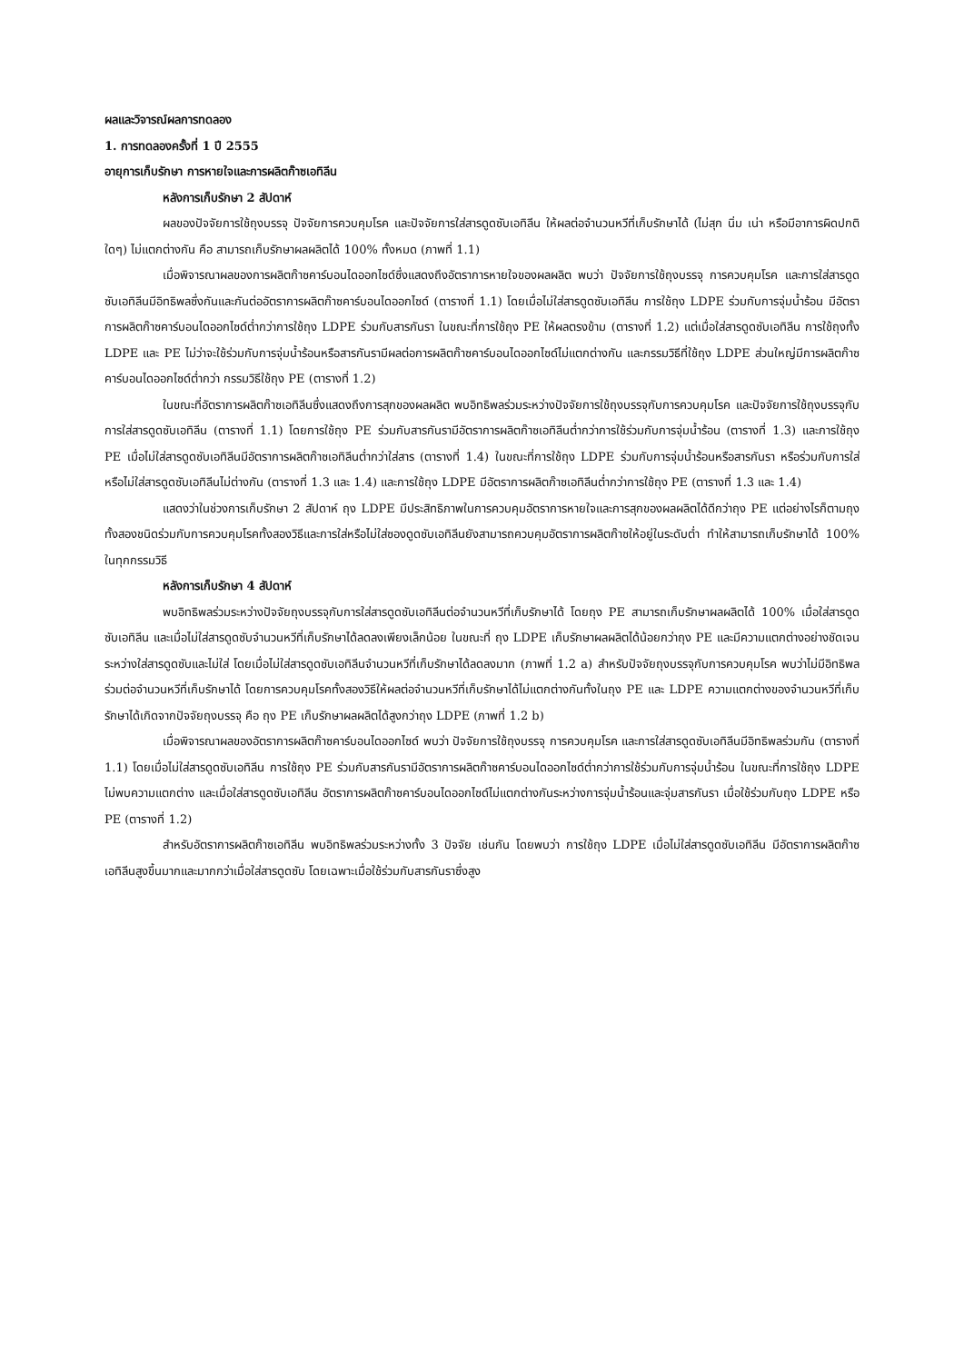ผลและวิจารณ์ผลการทดลอง
1. การทดลองครั้งที่ 1 ปี 2555
อายุการเก็บรักษา การหายใจและการผลิตก๊าซเอทิลีน
หลังการเก็บรักษา 2 สัปดาห์
ผลของปัจจัยการใช้ถุงบรรจุ ปัจจัยการควบคุมโรค และปัจจัยการใส่สารดูดซับเอทิลีน ให้ผลต่อจำนวนหวีที่เก็บรักษาได้ (ไม่สุก นิ่ม เน่า หรือมีอาการผิดปกติใดๆ) ไม่แตกต่างกัน คือ สามารถเก็บรักษาผลผลิตได้ 100% ทั้งหมด (ภาพที่ 1.1)
เมื่อพิจารณาผลของการผลิตก๊าซคาร์บอนไดออกไซด์ซึ่งแสดงถึงอัตราการหายใจของผลผลิต พบว่า ปัจจัยการใช้ถุงบรรจุ การควบคุมโรค และการใส่สารดูดซับเอทิลีนมีอิทธิพลซึ่งกันและกันต่ออัตราการผลิตก๊าซคาร์บอนไดออกไซด์ (ตารางที่ 1.1) โดยเมื่อไม่ใส่สารดูดซับเอทิลีน การใช้ถุง LDPE ร่วมกับการจุ่มน้ำร้อน มีอัตราการผลิตก๊าซคาร์บอนไดออกไซด์ต่ำกว่าการใช้ถุง LDPE ร่วมกับสารกันรา ในขณะที่การใช้ถุง PE ให้ผลตรงข้าม (ตารางที่ 1.2) แต่เมื่อใส่สารดูดซับเอทิลีน การใช้ถุงทั้ง LDPE และ PE ไม่ว่าจะใช้ร่วมกับการจุ่มน้ำร้อนหรือสารกันรามีผลต่อการผลิตก๊าซคาร์บอนไดออกไซด์ไม่แตกต่างกัน และกรรมวิธีที่ใช้ถุง LDPE ส่วนใหญ่มีการผลิตก๊าซคาร์บอนไดออกไซด์ต่ำกว่า กรรมวิธีใช้ถุง PE (ตารางที่ 1.2)
ในขณะที่อัตราการผลิตก๊าซเอทิลีนซึ่งแสดงถึงการสุกของผลผลิต พบอิทธิพลร่วมระหว่างปัจจัยการใช้ถุงบรรจุกับการควบคุมโรค และปัจจัยการใช้ถุงบรรจุกับการใส่สารดูดซับเอทิลีน (ตารางที่ 1.1) โดยการใช้ถุง PE ร่วมกับสารกันรามีอัตราการผลิตก๊าซเอทิลีนต่ำกว่าการใช้ร่วมกับการจุ่มน้ำร้อน (ตารางที่ 1.3) และการใช้ถุง PE เมื่อไม่ใส่สารดูดซับเอทิลีนมีอัตราการผลิตก๊าซเอทิลีนต่ำกว่าใส่สาร (ตารางที่ 1.4) ในขณะที่การใช้ถุง LDPE ร่วมกับการจุ่มน้ำร้อนหรือสารกันรา หรือร่วมกับการใส่หรือไม่ใส่สารดูดซับเอทิลีนไม่ต่างกัน (ตารางที่ 1.3 และ 1.4) และการใช้ถุง LDPE มีอัตราการผลิตก๊าซเอทิลีนต่ำกว่าการใช้ถุง PE (ตารางที่ 1.3 และ 1.4)
แสดงว่าในช่วงการเก็บรักษา 2 สัปดาห์ ถุง LDPE มีประสิทธิภาพในการควบคุมอัตราการหายใจและการสุกของผลผลิตได้ดีกว่าถุง PE แต่อย่างไรก็ตามถุงทั้งสองชนิดร่วมกับการควบคุมโรคทั้งสองวิธีและการใส่หรือไม่ใส่ซองดูดซับเอทิลีนยังสามารถควบคุมอัตราการผลิตก๊าซให้อยู่ในระดับต่ำ ทำให้สามารถเก็บรักษาได้ 100% ในทุกกรรมวิธี
หลังการเก็บรักษา 4 สัปดาห์
พบอิทธิพลร่วมระหว่างปัจจัยถุงบรรจุกับการใส่สารดูดซับเอทิลีนต่อจำนวนหวีที่เก็บรักษาได้ โดยถุง PE สามารถเก็บรักษาผลผลิตได้ 100% เมื่อใส่สารดูดซับเอทิลีน และเมื่อไม่ใส่สารดูดซับจำนวนหวีที่เก็บรักษาได้ลดลงเพียงเล็กน้อย ในขณะที่ ถุง LDPE เก็บรักษาผลผลิตได้น้อยกว่าถุง PE และมีความแตกต่างอย่างชัดเจนระหว่างใส่สารดูดซับและไม่ใส่ โดยเมื่อไม่ใส่สารดูดซับเอทิลีนจำนวนหวีที่เก็บรักษาได้ลดลงมาก (ภาพที่ 1.2 a) สำหรับปัจจัยถุงบรรจุกับการควบคุมโรค พบว่าไม่มีอิทธิพลร่วมต่อจำนวนหวีที่เก็บรักษาได้ โดยการควบคุมโรคทั้งสองวิธีให้ผลต่อจำนวนหวีที่เก็บรักษาได้ไม่แตกต่างกันทั้งในถุง PE และ LDPE ความแตกต่างของจำนวนหวีที่เก็บรักษาได้เกิดจากปัจจัยถุงบรรจุ คือ ถุง PE เก็บรักษาผลผลิตได้สูงกว่าถุง LDPE (ภาพที่ 1.2 b)
เมื่อพิจารณาผลของอัตราการผลิตก๊าซคาร์บอนไดออกไซด์ พบว่า ปัจจัยการใช้ถุงบรรจุ การควบคุมโรค และการใส่สารดูดซับเอทิลีนมีอิทธิพลร่วมกัน (ตารางที่ 1.1) โดยเมื่อไม่ใส่สารดูดซับเอทิลีน การใช้ถุง PE ร่วมกับสารกันรามีอัตราการผลิตก๊าซคาร์บอนไดออกไซด์ต่ำกว่าการใช้ร่วมกับการจุ่มน้ำร้อน ในขณะที่การใช้ถุง LDPE ไม่พบความแตกต่าง และเมื่อใส่สารดูดซับเอทิลีน อัตราการผลิตก๊าซคาร์บอนไดออกไซด์ไม่แตกต่างกันระหว่างการจุ่มน้ำร้อนและจุ่มสารกันรา เมื่อใช้ร่วมกับถุง LDPE หรือ PE (ตารางที่ 1.2)
สำหรับอัตราการผลิตก๊าซเอทิลีน พบอิทธิพลร่วมระหว่างทั้ง 3 ปัจจัย เช่นกัน โดยพบว่า การใช้ถุง LDPE เมื่อไม่ใส่สารดูดซับเอทิลีน มีอัตราการผลิตก๊าซเอทิลีนสูงขึ้นมากและมากกว่าเมื่อใส่สารดูดซับ โดยเฉพาะเมื่อใช้ร่วมกับสารกันราซึ่งสูง